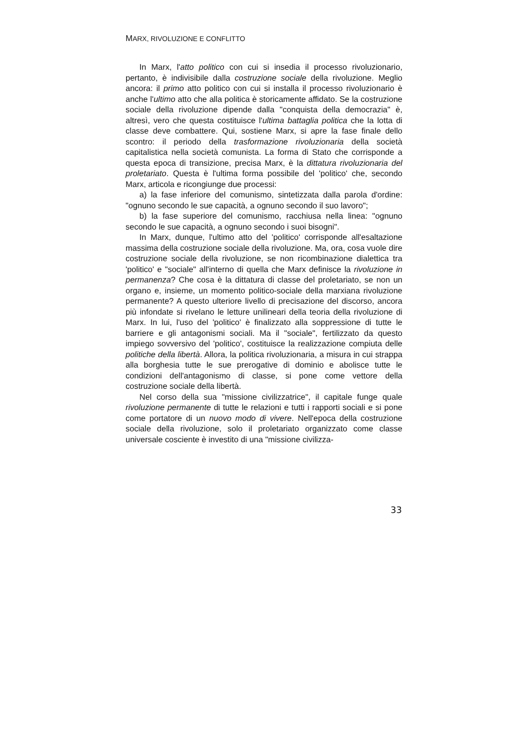MARX, RIVOLUZIONE E CONFLITTO
In Marx, l'atto politico con cui si insedia il processo rivoluzionario, pertanto, è indivisibile dalla costruzione sociale della rivoluzione. Meglio ancora: il primo atto politico con cui si installa il processo rivoluzionario è anche l'ultimo atto che alla politica è storicamente affidato. Se la costruzione sociale della rivoluzione dipende dalla "conquista della democrazia" è, altresì, vero che questa costituisce l'ultima battaglia politica che la lotta di classe deve combattere. Qui, sostiene Marx, si apre la fase finale dello scontro: il periodo della trasformazione rivoluzionaria della società capitalistica nella società comunista. La forma di Stato che corrisponde a questa epoca di transizione, precisa Marx, è la dittatura rivoluzionaria del proletariato. Questa è l'ultima forma possibile del 'politico' che, secondo Marx, articola e ricongiunge due processi:
a) la fase inferiore del comunismo, sintetizzata dalla parola d'ordine: "ognuno secondo le sue capacità, a ognuno secondo il suo lavoro";
b) la fase superiore del comunismo, racchiusa nella linea: "ognuno secondo le sue capacità, a ognuno secondo i suoi bisogni".
In Marx, dunque, l'ultimo atto del 'politico' corrisponde all'esaltazione massima della costruzione sociale della rivoluzione. Ma, ora, cosa vuole dire costruzione sociale della rivoluzione, se non ricombinazione dialettica tra 'politico' e "sociale" all'interno di quella che Marx definisce la rivoluzione in permanenza? Che cosa è la dittatura di classe del proletariato, se non un organo e, insieme, un momento politico-sociale della marxiana rivoluzione permanente? A questo ulteriore livello di precisazione del discorso, ancora più infondate si rivelano le letture unilineari della teoria della rivoluzione di Marx. In lui, l'uso del 'politico' è finalizzato alla soppressione di tutte le barriere e gli antagonismi sociali. Ma il "sociale", fertilizzato da questo impiego sovversivo del 'politico', costituisce la realizzazione compiuta delle politiche della libertà. Allora, la politica rivoluzionaria, a misura in cui strappa alla borghesia tutte le sue prerogative di dominio e abolisce tutte le condizioni dell'antagonismo di classe, si pone come vettore della costruzione sociale della libertà.
Nel corso della sua "missione civilizzatrice", il capitale funge quale rivoluzione permanente di tutte le relazioni e tutti i rapporti sociali e si pone come portatore di un nuovo modo di vivere. Nell'epoca della costruzione sociale della rivoluzione, solo il proletariato organizzato come classe universale cosciente è investito di una "missione civilizza-
33